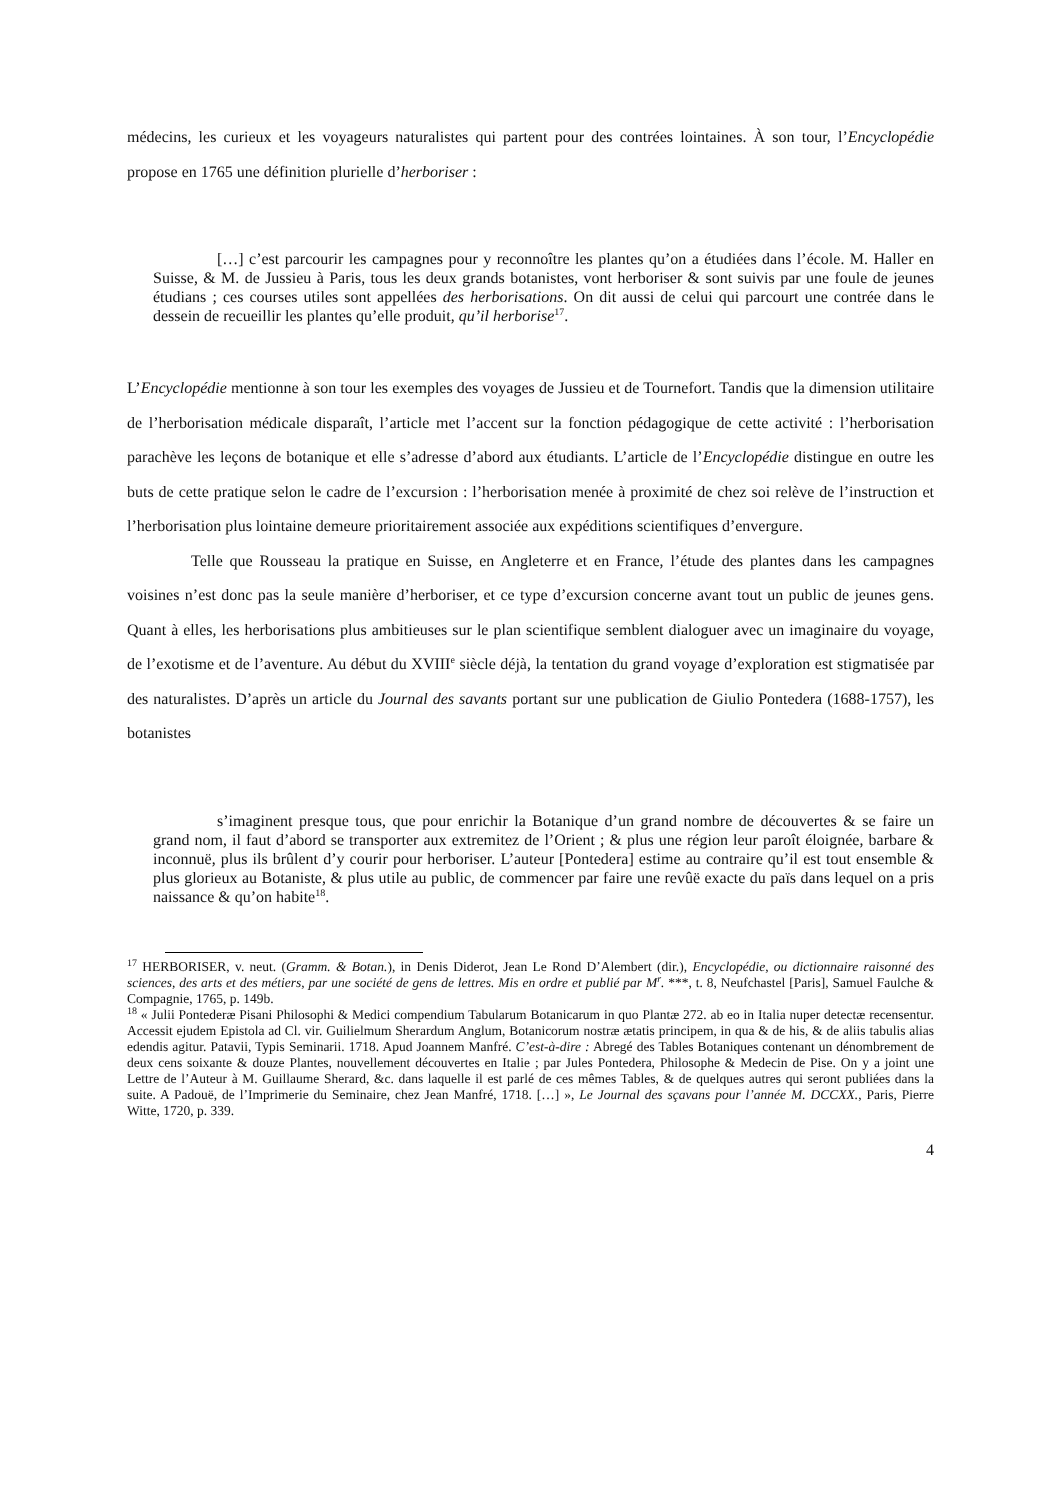médecins, les curieux et les voyageurs naturalistes qui partent pour des contrées lointaines. À son tour, l’Encyclopédie propose en 1765 une définition plurielle d’herboriser :
[…] c’est parcourir les campagnes pour y reconnoître les plantes qu’on a étudiées dans l’école. M. Haller en Suisse, & M. de Jussieu à Paris, tous les deux grands botanistes, vont herboriser & sont suivis par une foule de jeunes étudians ; ces courses utiles sont appellées des herborisations. On dit aussi de celui qui parcourt une contrée dans le dessein de recueillir les plantes qu’elle produit, qu’il herborise<sup>17</sup>.
L’Encyclopédie mentionne à son tour les exemples des voyages de Jussieu et de Tournefort. Tandis que la dimension utilitaire de l’herborisation médicale disparaît, l’article met l’accent sur la fonction pédagogique de cette activité : l’herborisation parachève les leçons de botanique et elle s’adresse d’abord aux étudiants. L’article de l’Encyclopédie distingue en outre les buts de cette pratique selon le cadre de l’excursion : l’herborisation menée à proximité de chez soi relève de l’instruction et l’herborisation plus lointaine demeure prioritairement associée aux expéditions scientifiques d’envergure.
Telle que Rousseau la pratique en Suisse, en Angleterre et en France, l’étude des plantes dans les campagnes voisines n’est donc pas la seule manière d’herboriser, et ce type d’excursion concerne avant tout un public de jeunes gens. Quant à elles, les herborisations plus ambitieuses sur le plan scientifique semblent dialoguer avec un imaginaire du voyage, de l’exotisme et de l’aventure. Au début du XVIII<sup>e</sup> siècle déjà, la tentation du grand voyage d’exploration est stigmatisée par des naturalistes. D’après un article du Journal des savants portant sur une publication de Giulio Pontedera (1688-1757), les botanistes
s’imaginent presque tous, que pour enrichir la Botanique d’un grand nombre de découvertes & se faire un grand nom, il faut d’abord se transporter aux extremitez de l’Orient ; & plus une région leur paroît éloignée, barbare & inconnuë, plus ils brûlent d’y courir pour herboriser. L’auteur [Pontedera] estime au contraire qu’il est tout ensemble & plus glorieux au Botaniste, & plus utile au public, de commencer par faire une revûë exacte du païs dans lequel on a pris naissance & qu’on habite<sup>18</sup>.
<sup>17</sup> HERBORISER, v. neut. (Gramm. & Botan.), in Denis Diderot, Jean Le Rond D’Alembert (dir.), Encyclopédie, ou dictionnaire raisonné des sciences, des arts et des métiers, par une société de gens de lettres. Mis en ordre et publié par M<sup>r</sup>. ***, t. 8, Neufchastel [Paris], Samuel Faulche & Compagnie, 1765, p. 149b.
<sup>18</sup> « Julii Pontederæ Pisani Philosophi & Medici compendium Tabularum Botanicarum in quo Plantæ 272. ab eo in Italia nuper detectæ recensentur. Accessit ejudem Epistola ad Cl. vir. Guilielmum Sherardum Anglum, Botanicorum nostræ ætatis principem, in qua & de his, & de aliis tabulis alias edendis agitur. Patavii, Typis Seminarii. 1718. Apud Joannem Manfré. C’est-à-dire : Abregé des Tables Botaniques contenant un dénombrement de deux cens soixante & douze Plantes, nouvellement découvertes en Italie ; par Jules Pontedera, Philosophe & Medecin de Pise. On y a joint une Lettre de l’Auteur à M. Guillaume Sherard, &c. dans laquelle il est parlé de ces mêmes Tables, & de quelques autres qui seront publiées dans la suite. A Padouë, de l’Imprimerie du Seminaire, chez Jean Manfré, 1718. […] », Le Journal des sçavans pour l’année M. DCCXX., Paris, Pierre Witte, 1720, p. 339.
4